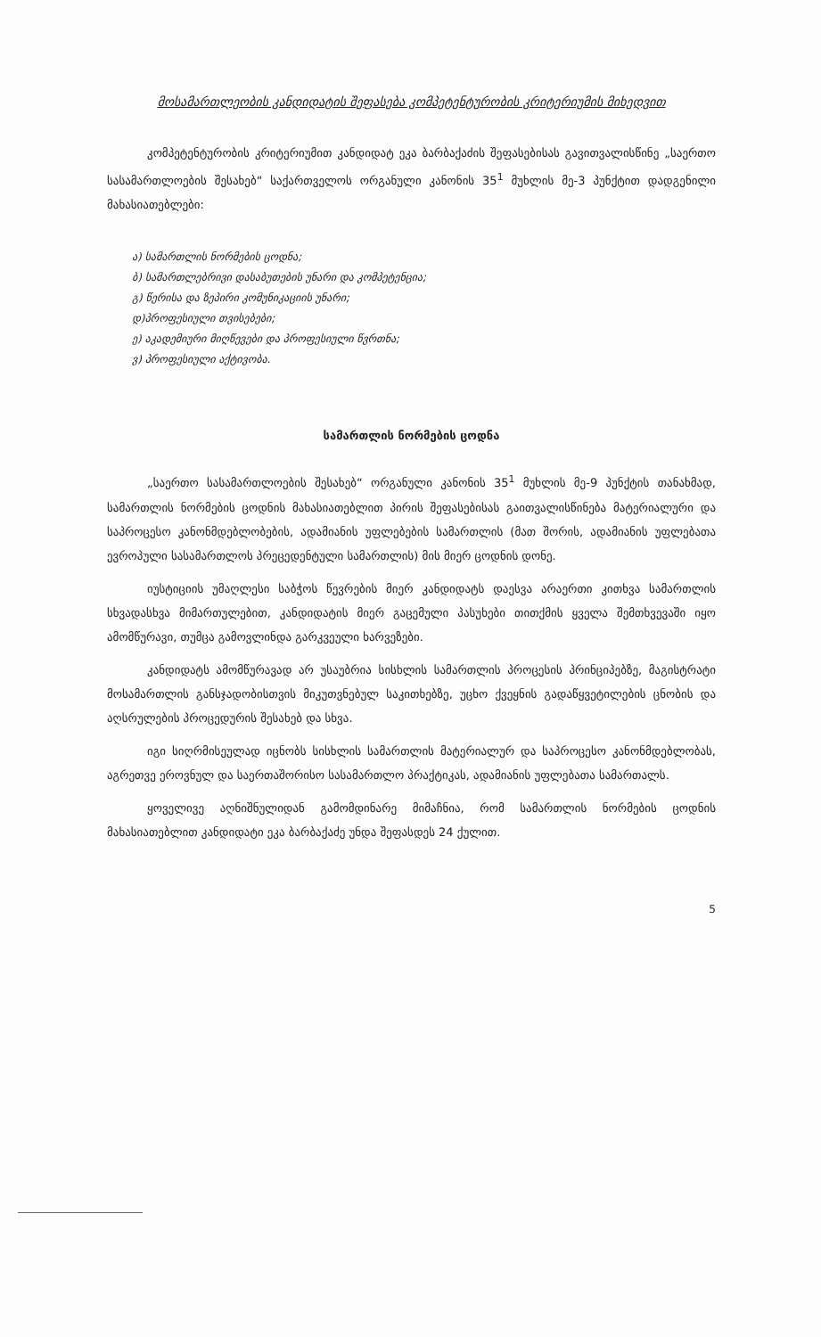მოსამართლეობის კანდიდატის შეფასება კომპეტენტურობის კრიტერიუმის მიხედვით
კომპეტენტურობის კრიტერიუმით კანდიდატ ეკა ბარბაქაძის შეფასებისას გავითვალისწინე „საერთო სასამართლოების შესახებ“ საქართველოს ორგანული კანონის 35<sup>1</sup> მუხლის მე-3 პუნქტით დადგენილი მახასიათებლები:
ა) სამართლის ნორმების ცოდნა;
ბ) სამართლებრივი დასაბუთების უნარი და კომპეტენცია;
გ) წერისა და ზეპირი კომუნიკაციის უნარი;
დ)პროფესიული თვისებები;
ე) აკადემიური მიღწევები და პროფესიული წვრთნა;
ვ) პროფესიული აქტივობა.
სამართლის ნორმების ცოდნა
„საერთო სასამართლოების შესახებ“ ორგანული კანონის 35<sup>1</sup> მუხლის მე-9 პუნქტის თანახმად, სამართლის ნორმების ცოდნის მახასიათებლით პირის შეფასებისას გაითვალისწინება მატერიალური და საპროცესო კანონმდებლობების, ადამიანის უფლებების სამართლის (მათ შორის, ადამიანის უფლებათა ევროპული სასამართლოს პრეცედენტული სამართლის) მის მიერ ცოდნის დონე.
იუსტიციის უმაღლესი საბჭოს წევრების მიერ კანდიდატს დაესვა არაერთი კითხვა სამართლის სხვადასხვა მიმართულებით, კანდიდატის მიერ გაცემული პასუხები თითქმის ყველა შემთხვევაში იყო ამომწურავი, თუმცა გამოვლინდა გარკვეული ხარვეზები.
კანდიდატს ამომწურავად არ უსაუბრია სისხლის სამართლის პროცესის პრინციპებზე, მაგისტრატი მოსამართლის განსჯადობისთვის მიკუთვნებულ საკითხებზე, უცხო ქვეყნის გადაწყვეტილების ცნობის და აღსრულების პროცედურის შესახებ და სხვა.
იგი სიღრმისეულად იცნობს სისხლის სამართლის მატერიალურ და საპროცესო კანონმდებლობას, აგრეთვე ეროვნულ და საერთაშორისო სასამართლო პრაქტიკას, ადამიანის უფლებათა სამართალს.
ყოველივე აღნიშნულიდან გამომდინარე მიმაჩნია, რომ სამართლის ნორმების ცოდნის მახასიათებლით კანდიდატი ეკა ბარბაქაძე უნდა შეფასდეს 24 ქულით.
5